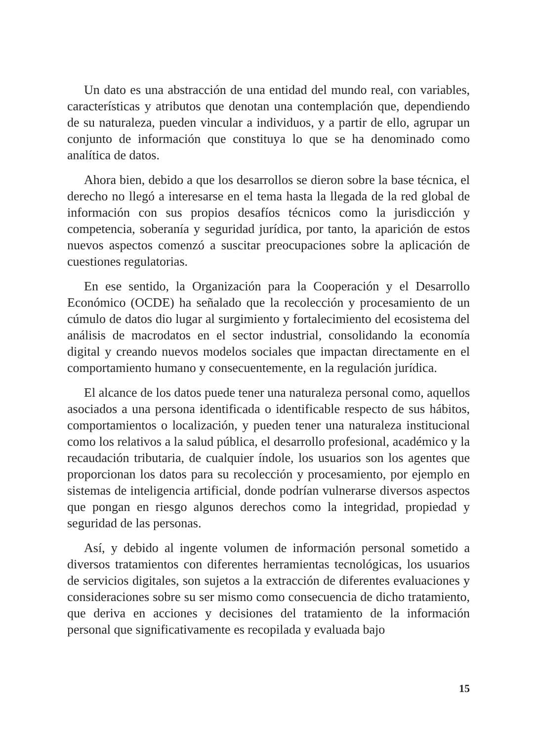Un dato es una abstracción de una entidad del mundo real, con variables, características y atributos que denotan una contemplación que, dependiendo de su naturaleza, pueden vincular a individuos, y a partir de ello, agrupar un conjunto de información que constituya lo que se ha denominado como analítica de datos.
Ahora bien, debido a que los desarrollos se dieron sobre la base técnica, el derecho no llegó a interesarse en el tema hasta la llegada de la red global de información con sus propios desafíos técnicos como la jurisdicción y competencia, soberanía y seguridad jurídica, por tanto, la aparición de estos nuevos aspectos comenzó a suscitar preocupaciones sobre la aplicación de cuestiones regulatorias.
En ese sentido, la Organización para la Cooperación y el Desarrollo Económico (OCDE) ha señalado que la recolección y procesamiento de un cúmulo de datos dio lugar al surgimiento y fortalecimiento del ecosistema del análisis de macrodatos en el sector industrial, consolidando la economía digital y creando nuevos modelos sociales que impactan directamente en el comportamiento humano y consecuentemente, en la regulación jurídica.
El alcance de los datos puede tener una naturaleza personal como, aquellos asociados a una persona identificada o identificable respecto de sus hábitos, comportamientos o localización, y pueden tener una naturaleza institucional como los relativos a la salud pública, el desarrollo profesional, académico y la recaudación tributaria, de cualquier índole, los usuarios son los agentes que proporcionan los datos para su recolección y procesamiento, por ejemplo en sistemas de inteligencia artificial, donde podrían vulnerarse diversos aspectos que pongan en riesgo algunos derechos como la integridad, propiedad y seguridad de las personas.
Así, y debido al ingente volumen de información personal sometido a diversos tratamientos con diferentes herramientas tecnológicas, los usuarios de servicios digitales, son sujetos a la extracción de diferentes evaluaciones y consideraciones sobre su ser mismo como consecuencia de dicho tratamiento, que deriva en acciones y decisiones del tratamiento de la información personal que significativamente es recopilada y evaluada bajo
15